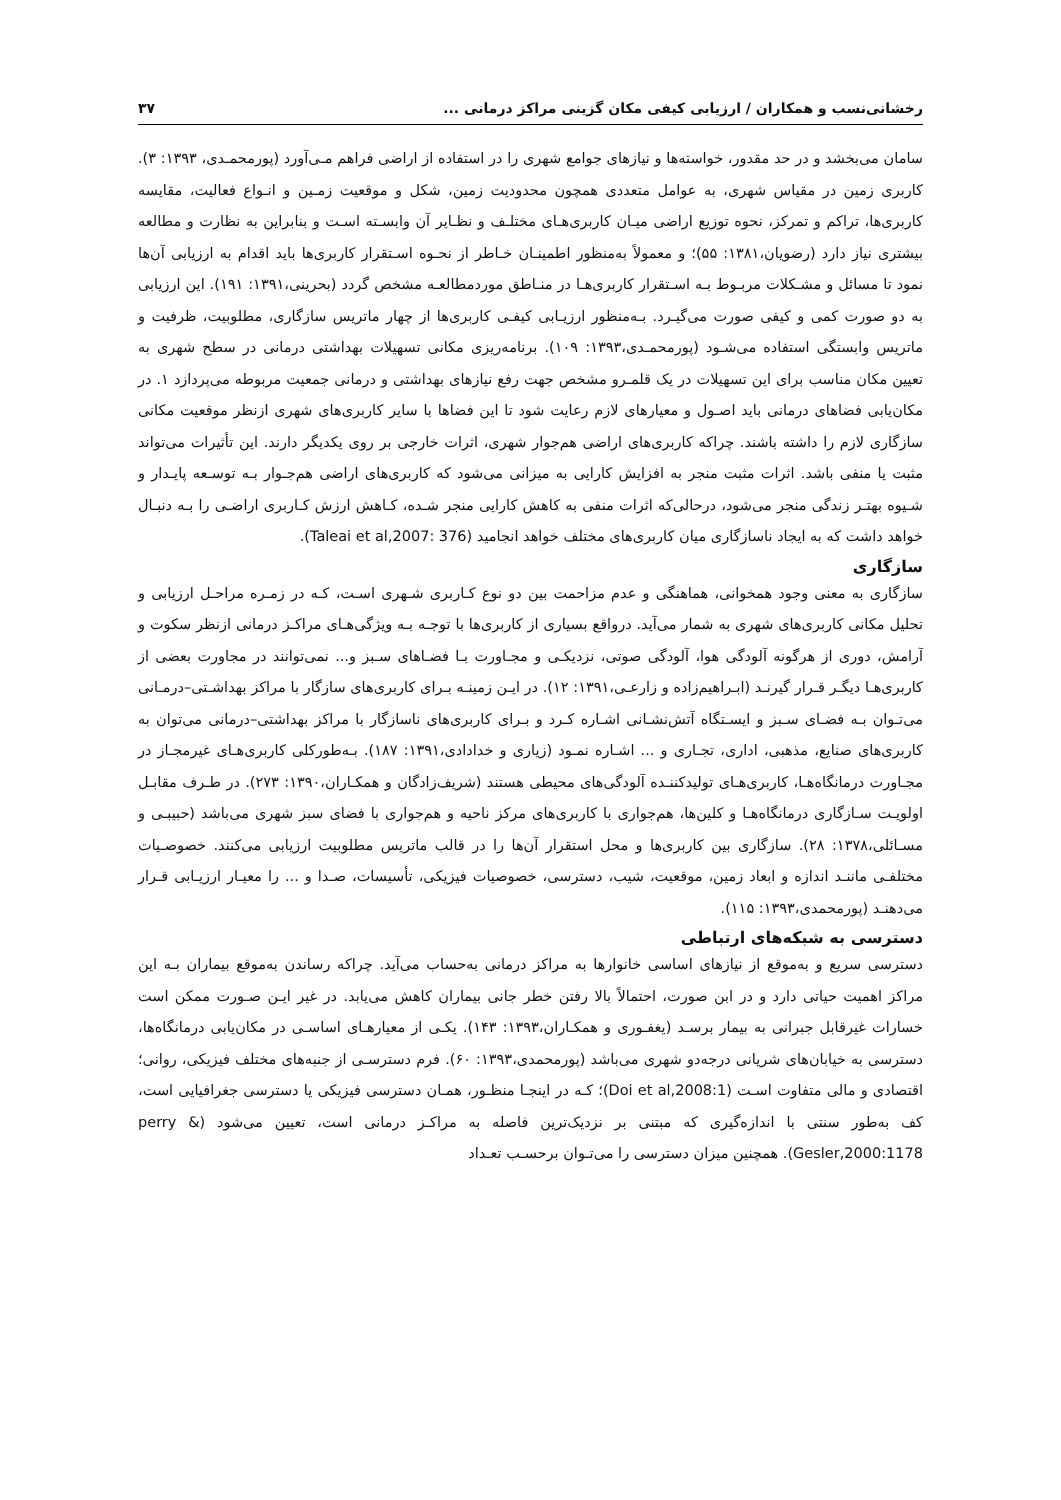رخشانی‌نسب و همکاران / ارزیابی کیفی مکان گزینی مراکز درمانی ... ۳۷
سامان می‌بخشد و در حد مقدور، خواسته‌ها و نیازهای جوامع شهری را در استفاده از اراضی فراهم مـی‌آورد (پورمحمـدی، ۱۳۹۳: ۳). کاربری زمین در مقیاس شهری، به عوامل متعددی همچون محدودیت زمین، شکل و موقعیت زمـین و انـواع فعالیت، مقایسه کاربری‌ها، تراکم و تمرکز، نحوه توزیع اراضی میـان کاربری‌هـای مختلـف و نظـایر آن وابسـته اسـت و بنابراین به نظارت و مطالعه بیشتری نیاز دارد (رضویان،۱۳۸۱: ۵۵)؛ و معمولاً به‌منظور اطمینـان خـاطر از نحـوه اسـتقرار کاربری‌ها باید اقدام به ارزیابی آن‌ها نمود تا مسائل و مشـکلات مربـوط بـه اسـتقرار کاربری‌هـا در منـاطق موردمطالعـه مشخص گردد (بحرینی،۱۳۹۱: ۱۹۱). این ارزیابی به دو صورت کمی و کیفی صورت می‌گیـرد. بـه‌منظور ارزیـابی کیفـی کاربری‌ها از چهار ماتریس سازگاری، مطلوبیت، ظرفیت و ماتریس وابستگی استفاده می‌شـود (پورمحمـدی،۱۳۹۳: ۱۰۹). برنامه‌ریزی مکانی تسهیلات بهداشتی درمانی در سطح شهری به تعیین مکان مناسب برای این تسهیلات در یک قلمـرو مشخص جهت رفع نیازهای بهداشتی و درمانی جمعیت مربوطه می‌پردازد ۱. در مکان‌یابی فضاهای درمانی باید اصـول و معیارهای لازم رعایت شود تا این فضاها با سایر کاربری‌های شهری ازنظر موقعیت مکانی سازگاری لازم را داشته باشند. چراکه کاربری‌های اراضی هم‌جوار شهری، اثرات خارجی بر روی یکدیگر دارند. این تأثیرات می‌تواند مثبت یا منفی باشد. اثرات مثبت منجر به افزایش کارایی به میزانی می‌شود که کاربری‌های اراضی هم‌جـوار بـه توسـعه پایـدار و شـیوه بهتـر زندگی منجر می‌شود، درحالی‌که اثرات منفی به کاهش کارایی منجر شـده، کـاهش ارزش کـاربری اراضـی را بـه دنبـال خواهد داشت که به ایجاد ناسازگاری میان کاربری‌های مختلف خواهد انجامید (Taleai et al,2007: 376).
سازگاری
سازگاری به معنی وجود همخوانی، هماهنگی و عدم مزاحمت بین دو نوع کـاربری شـهری اسـت، کـه در زمـره مراحـل ارزیابی و تحلیل مکانی کاربری‌های شهری به شمار می‌آید. درواقع بسیاری از کاربری‌ها با توجـه بـه ویژگی‌هـای مراکـز درمانی ازنظر سکوت و آرامش، دوری از هرگونه آلودگی هوا، آلودگی صوتی، نزدیکـی و مجـاورت بـا فضـاهای سـبز و... نمی‌توانند در مجاورت بعضی از کاربری‌هـا دیگـر قـرار گیرنـد (ابـراهیم‌زاده و زارعـی،۱۳۹۱: ۱۲). در ایـن زمینـه بـرای کاربری‌های سازگار با مراکز بهداشـتی–درمـانی می‌تـوان بـه فضـای سـبز و ایسـتگاه آتش‌نشـانی اشـاره کـرد و بـرای کاربری‌های ناسازگار با مراکز بهداشتی–درمانی می‌توان به کاربری‌های صنایع، مذهبی، اداری، تجـاری و ... اشـاره نمـود (زیاری و خدادادی،۱۳۹۱: ۱۸۷). بـه‌طورکلی کاربری‌هـای غیرمجـاز در مجـاورت درمانگاه‌هـا، کاربری‌هـای تولیدکننـده آلودگی‌های محیطی هستند (شریف‌زادگان و همکـاران،۱۳۹۰: ۲۷۳). در طـرف مقابـل اولویـت سـازگاری درمانگاه‌هـا و کلین‌ها، هم‌جواری با کاربری‌های مرکز ناحیه و هم‌جواری با فضای سبز شهری می‌باشد (حبیبـی و مسـائلی،۱۳۷۸: ۲۸). سازگاری بین کاربری‌ها و محل استقرار آن‌ها را در قالب ماتریس مطلوبیت ارزیابی می‌کنند. خصوصـیات مختلفـی ماننـد اندازه و ابعاد زمین، موقعیت، شیب، دسترسی، خصوصیات فیزیکی، تأسیسات، صـدا و ... را معیـار ارزیـابی قـرار می‌دهنـد (پورمحمدی،۱۳۹۳: ۱۱۵).
دسترسی به شبکه‌های ارتباطی
دسترسی سریع و به‌موقع از نیازهای اساسی خانوارها به مراکز درمانی به‌حساب می‌آید. چراکه رساندن به‌موقع بیماران بـه این مراکز اهمیت حیاتی دارد و در ابن صورت، احتمالاً بالا رفتن خطر جانی بیماران کاهش می‌یابد. در غیر ایـن صـورت ممکن است خسارات غیرقابل جبرانی به بیمار برسـد (یغفـوری و همکـاران،۱۳۹۳: ۱۴۳). یکـی از معیارهـای اساسـی در مکان‌یابی درمانگاه‌ها، دسترسی به خیابان‌های شریانی درجه‌دو شهری می‌باشد (پورمحمدی،۱۳۹۳: ۶۰). فرم دسترسـی از جنبه‌های مختلف فیزیکی، روانی؛ اقتصادی و مالی متفاوت اسـت (Doi et al,2008:1)؛ کـه در اینجـا منظـور، همـان دسترسی فیزیکی یا دسترسی جغرافیایی است، کف به‌طور سنتی با اندازه‌گیری که مبتنی بر نزدیک‌ترین فاصله به مراکـز درمانی است، تعیین می‌شود (perry & Gesler,2000:1178). همچنین میزان دسترسی را می‌تـوان برحسـب تعـداد